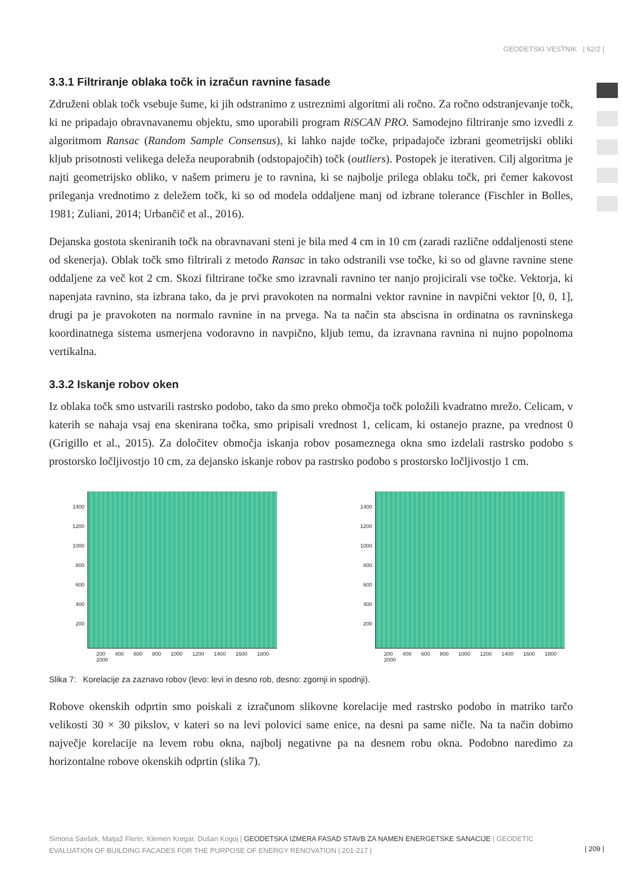GEODETSKI VESTNIK | 62/2 |
3.3.1 Filtriranje oblaka točk in izračun ravnine fasade
Združeni oblak točk vsebuje šume, ki jih odstranimo z ustreznimi algoritmi ali ročno. Za ročno odstranjevanje točk, ki ne pripadajo obravnavanemu objektu, smo uporabili program RiSCAN PRO. Samodejno filtriranje smo izvedli z algoritmom Ransac (Random Sample Consensus), ki lahko najde točke, pripadajoče izbrani geometrijski obliki kljub prisotnosti velikega deleža neuporabnih (odstopajočih) točk (outliers). Postopek je iterativen. Cilj algoritma je najti geometrijsko obliko, v našem primeru je to ravnina, ki se najbolje prilega oblaku točk, pri čemer kakovost prileganja vrednotimo z deležem točk, ki so od modela oddaljene manj od izbrane tolerance (Fischler in Bolles, 1981; Zuliani, 2014; Urbančič et al., 2016).
Dejanska gostota skeniranih točk na obravnavani steni je bila med 4 cm in 10 cm (zaradi različne oddaljenosti stene od skenerja). Oblak točk smo filtrirali z metodo Ransac in tako odstranili vse točke, ki so od glavne ravnine stene oddaljene za več kot 2 cm. Skozi filtrirane točke smo izravnali ravnino ter nanjo projicirali vse točke. Vektorja, ki napenjata ravnino, sta izbrana tako, da je prvi pravokoten na normalni vektor ravnine in navpični vektor [0, 0, 1], drugi pa je pravokoten na normalo ravnine in na prvega. Na ta način sta abscisna in ordinatna os ravninskega koordinatnega sistema usmerjena vodoravno in navpično, kljub temu, da izravnana ravnina ni nujno popolnoma vertikalna.
3.3.2 Iskanje robov oken
Iz oblaka točk smo ustvarili rastrsko podobo, tako da smo preko območja točk položili kvadratno mrežo. Celicam, v katerih se nahaja vsaj ena skenirana točka, smo pripisali vrednost 1, celicam, ki ostanejo prazne, pa vrednost 0 (Grigillo et al., 2015). Za določitev območja iskanja robov posameznega okna smo izdelali rastrsko podobo s prostorsko ločljivostjo 10 cm, za dejansko iskanje robov pa rastrsko podobo s prostorsko ločljivostjo 1 cm.
1400
1200
1000
800
600
400
200
200 400 600 800 1000 1200 1400 1600 1800 2000
1400
1200
1000
800
600
400
200
200 400 600 800 1000 1200 1400 1600 1800 2000
Slika 7: Korelacije za zaznavo robov (levo: levi in desno rob, desno: zgornji in spodnji).
Robove okenskih odprtin smo poiskali z izračunom slikovne korelacije med rastrsko podobo in matriko tarčo velikosti 30 × 30 pikslov, v kateri so na levi polovici same enice, na desni pa same ničle. Na ta način dobimo največje korelacije na levem robu okna, najbolj negativne pa na desnem robu okna. Podobno naredimo za horizontalne robove okenskih odprtin (slika 7).
Simona Savšek, Matjaž Flerin, Klemen Kregar, Dušan Kogoj | GEODETSKA IZMERA FASAD STAVB ZA NAMEN ENERGETSKE SANACIJE | GEODETIC EVALUATION OF BUILDING FACADES FOR THE PURPOSE OF ENERGY RENOVATION | 201-217 |
| 209 |